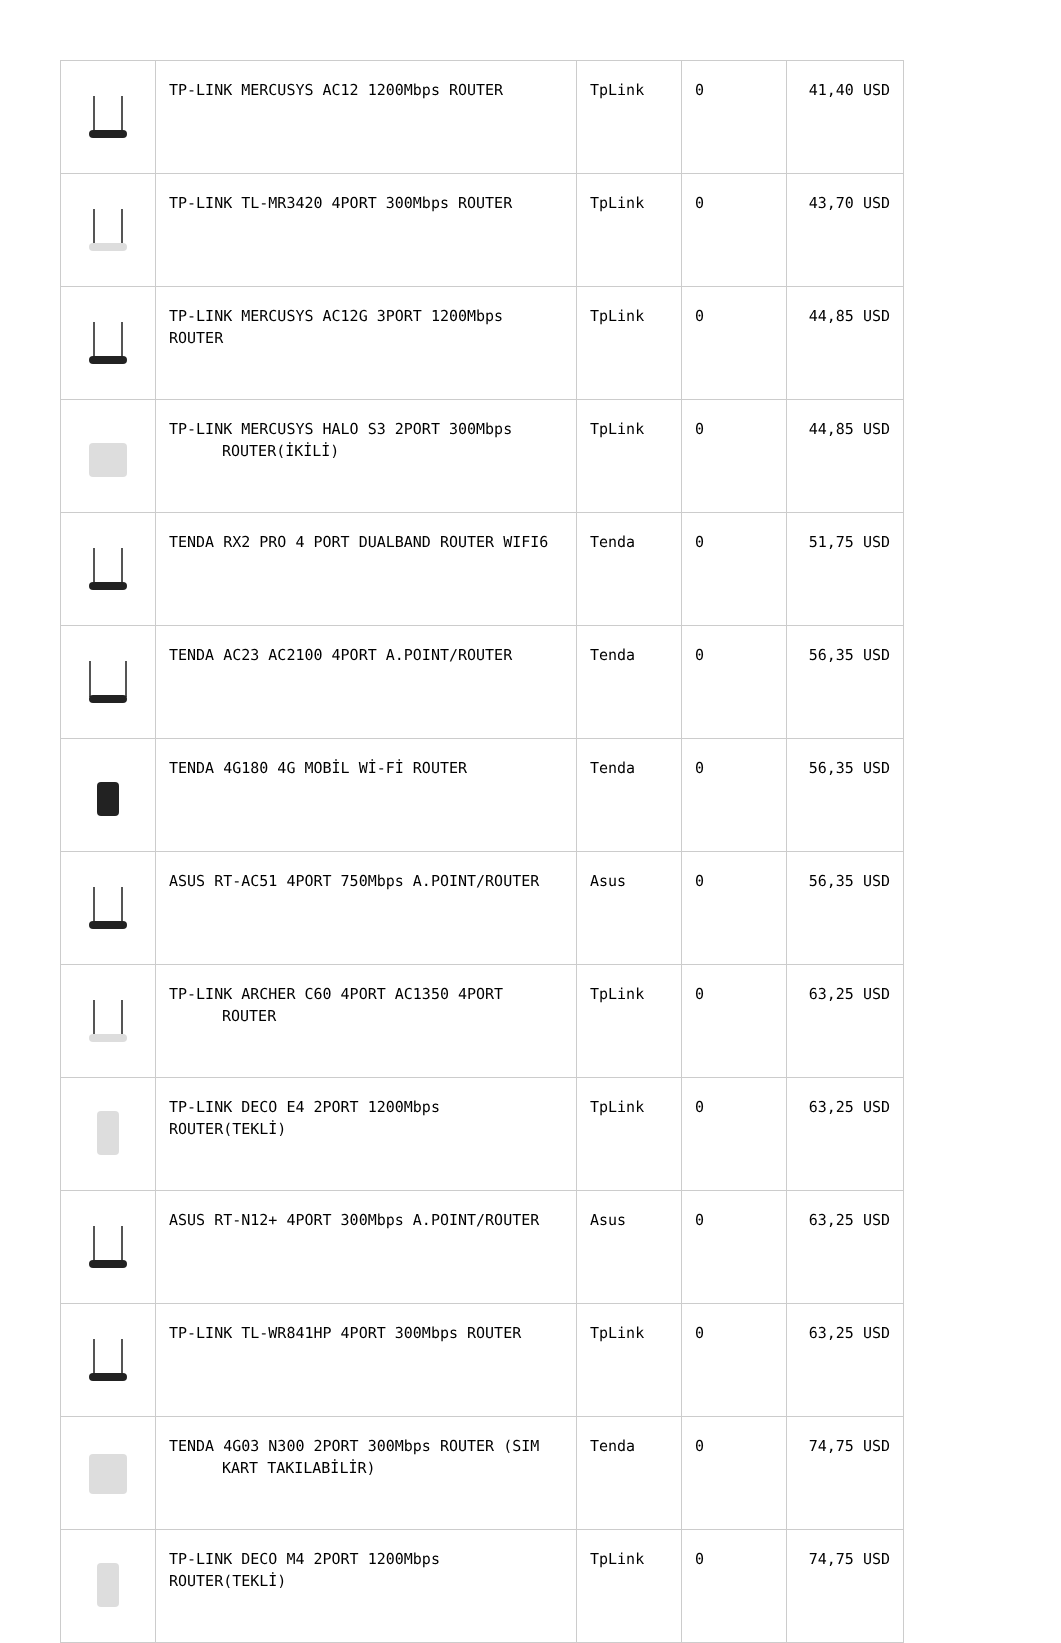| | TP-LINK MERCUSYS AC12 1200Mbps ROUTER | TpLink | 0 | 41,40 USD |
| | TP-LINK TL-MR3420 4PORT 300Mbps ROUTER | TpLink | 0 | 43,70 USD |
| | TP-LINK MERCUSYS AC12G 3PORT 1200Mbps ROUTER | TpLink | 0 | 44,85 USD |
| | TP-LINK MERCUSYS HALO S3 2PORT 300Mbps ROUTER(İKİLİ) | TpLink | 0 | 44,85 USD |
| | TENDA RX2 PRO 4 PORT DUALBAND ROUTER WIFI6 | Tenda | 0 | 51,75 USD |
| | TENDA AC23 AC2100 4PORT A.POINT/ROUTER | Tenda | 0 | 56,35 USD |
| | TENDA 4G180 4G MOBİL Wİ-Fİ ROUTER | Tenda | 0 | 56,35 USD |
| | ASUS RT-AC51 4PORT 750Mbps A.POINT/ROUTER | Asus | 0 | 56,35 USD |
| | TP-LINK ARCHER C60 4PORT AC1350 4PORT ROUTER | TpLink | 0 | 63,25 USD |
| | TP-LINK DECO E4 2PORT 1200Mbps ROUTER(TEKLİ) | TpLink | 0 | 63,25 USD |
| | ASUS RT-N12+ 4PORT 300Mbps A.POINT/ROUTER | Asus | 0 | 63,25 USD |
| | TP-LINK TL-WR841HP 4PORT 300Mbps ROUTER | TpLink | 0 | 63,25 USD |
| | TENDA 4G03 N300 2PORT 300Mbps ROUTER (SIM KART TAKILABİLİR) | Tenda | 0 | 74,75 USD |
| | TP-LINK DECO M4 2PORT 1200Mbps ROUTER(TEKLİ) | TpLink | 0 | 74,75 USD |